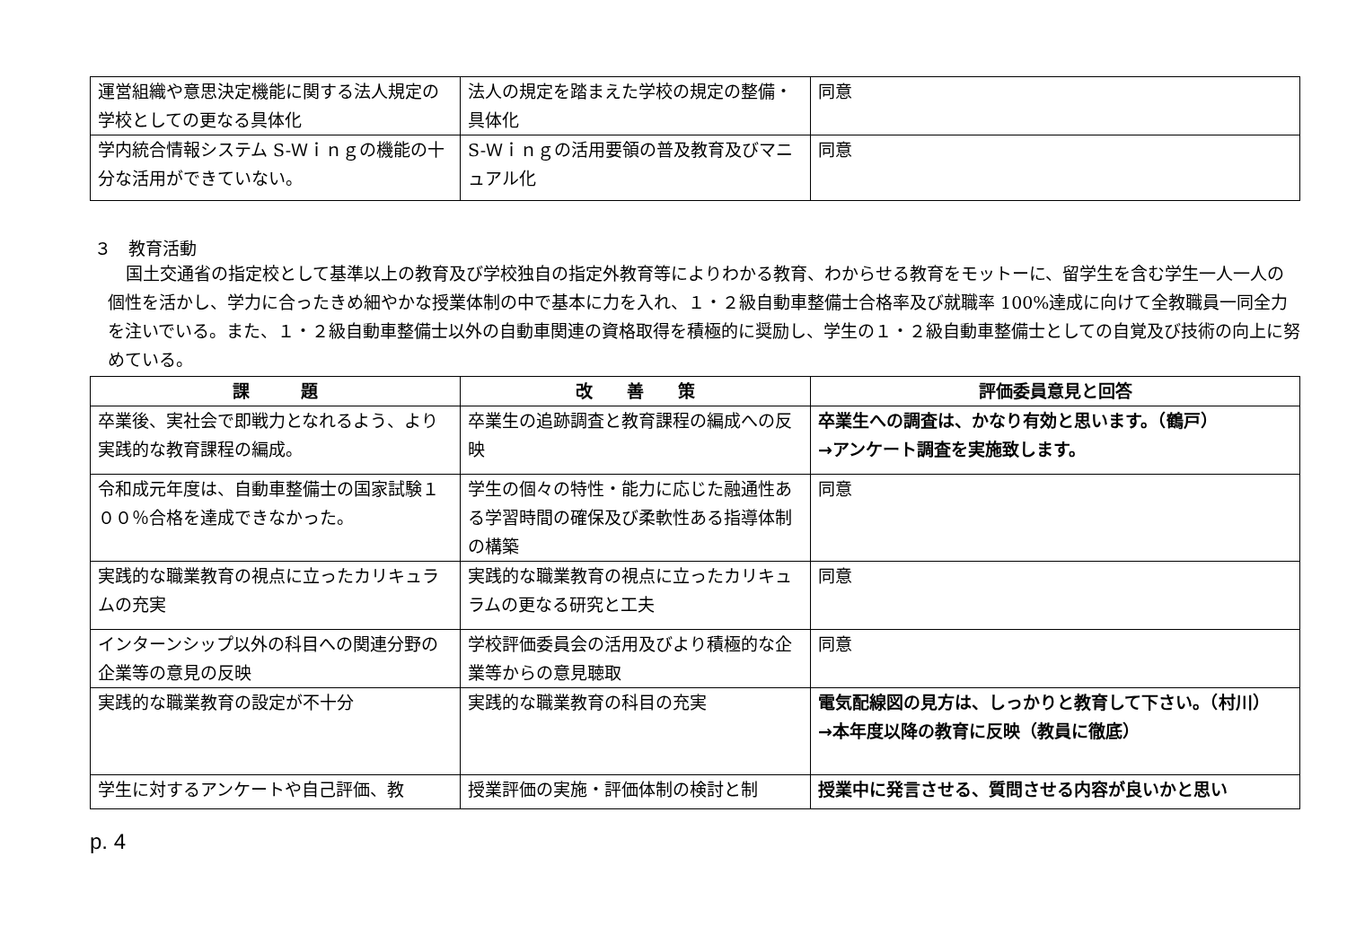| 運営組織や意思決定機能に関する法人規定の学校としての更なる具体化 | 法人の規定を踏まえた学校の規定の整備・具体化 | 同意 |
| 学内統合情報システム S-Ｗｉｎｇの機能の十分な活用ができていない。 | S-Ｗｉｎｇの活用要領の普及教育及びマニュアル化 | 同意 |
３　教育活動
国土交通省の指定校として基準以上の教育及び学校独自の指定外教育等によりわかる教育、わからせる教育をモットーに、留学生を含む学生一人一人の個性を活かし、学力に合ったきめ細やかな授業体制の中で基本に力を入れ、１・２級自動車整備士合格率及び就職率 100%達成に向けて全教職員一同全力を注いでいる。また、１・２級自動車整備士以外の自動車関連の資格取得を積極的に奨励し、学生の１・２級自動車整備士としての自覚及び技術の向上に努めている。
| 課 題 | 改 善 策 | 評価委員意見と回答 |
| --- | --- | --- |
| 卒業後、実社会で即戦力となれるよう、より実践的な教育課程の編成。 | 卒業生の追跡調査と教育課程の編成への反映 | 卒業生への調査は、かなり有効と思います。（鶴戸） →アンケート調査を実施致します。 |
| 令和成元年度は、自動車整備士の国家試験１００％合格を達成できなかった。 | 学生の個々の特性・能力に応じた融通性ある学習時間の確保及び柔軟性ある指導体制の構築 | 同意 |
| 実践的な職業教育の視点に立ったカリキュラムの充実 | 実践的な職業教育の視点に立ったカリキュラムの更なる研究と工夫 | 同意 |
| インターンシップ以外の科目への関連分野の企業等の意見の反映 | 学校評価委員会の活用及びより積極的な企業等からの意見聴取 | 同意 |
| 実践的な職業教育の設定が不十分 | 実践的な職業教育の科目の充実 | 電気配線図の見方は、しっかりと教育して下さい。（村川） →本年度以降の教育に反映（教員に徹底） |
| 学生に対するアンケートや自己評価、教 | 授業評価の実施・評価体制の検討と制 | 授業中に発言させる、質問させる内容が良いかと思い |
p. 4